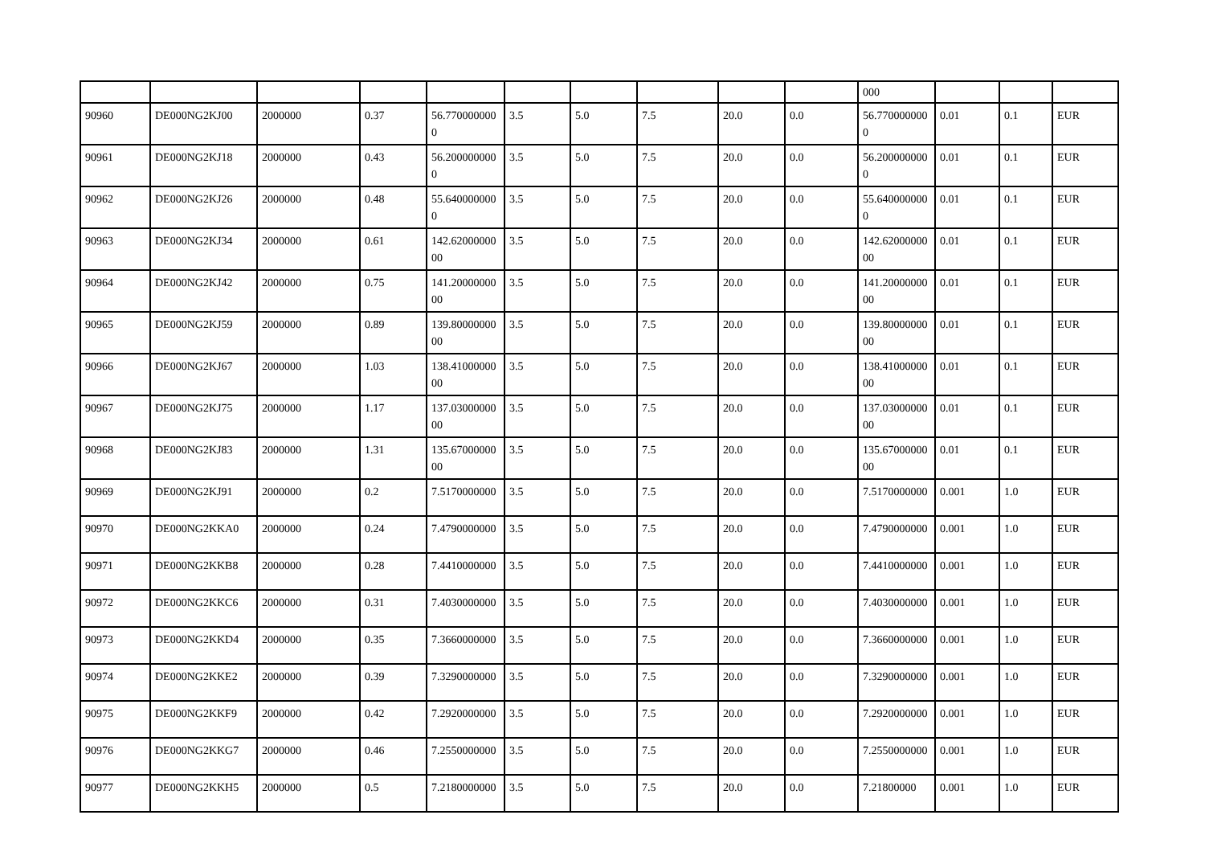| | | | | | | | | | | 000 | | | |
| 90960 | DE000NG2KJ00 | 2000000 | 0.37 | 56.7700000000 | 3.5 | 5.0 | 7.5 | 20.0 | 0.0 | 56.7700000000 | 0.01 | 0.1 | EUR |
| 90961 | DE000NG2KJ18 | 2000000 | 0.43 | 56.2000000000 | 3.5 | 5.0 | 7.5 | 20.0 | 0.0 | 56.2000000000 | 0.01 | 0.1 | EUR |
| 90962 | DE000NG2KJ26 | 2000000 | 0.48 | 55.6400000000 | 3.5 | 5.0 | 7.5 | 20.0 | 0.0 | 55.6400000000 | 0.01 | 0.1 | EUR |
| 90963 | DE000NG2KJ34 | 2000000 | 0.61 | 142.6200000000 | 3.5 | 5.0 | 7.5 | 20.0 | 0.0 | 142.6200000000 | 0.01 | 0.1 | EUR |
| 90964 | DE000NG2KJ42 | 2000000 | 0.75 | 141.2000000000 | 3.5 | 5.0 | 7.5 | 20.0 | 0.0 | 141.2000000000 | 0.01 | 0.1 | EUR |
| 90965 | DE000NG2KJ59 | 2000000 | 0.89 | 139.8000000000 | 3.5 | 5.0 | 7.5 | 20.0 | 0.0 | 139.8000000000 | 0.01 | 0.1 | EUR |
| 90966 | DE000NG2KJ67 | 2000000 | 1.03 | 138.4100000000 | 3.5 | 5.0 | 7.5 | 20.0 | 0.0 | 138.4100000000 | 0.01 | 0.1 | EUR |
| 90967 | DE000NG2KJ75 | 2000000 | 1.17 | 137.0300000000 | 3.5 | 5.0 | 7.5 | 20.0 | 0.0 | 137.0300000000 | 0.01 | 0.1 | EUR |
| 90968 | DE000NG2KJ83 | 2000000 | 1.31 | 135.6700000000 | 3.5 | 5.0 | 7.5 | 20.0 | 0.0 | 135.6700000000 | 0.01 | 0.1 | EUR |
| 90969 | DE000NG2KJ91 | 2000000 | 0.2 | 7.5170000000 | 3.5 | 5.0 | 7.5 | 20.0 | 0.0 | 7.5170000000 | 0.001 | 1.0 | EUR |
| 90970 | DE000NG2KKA0 | 2000000 | 0.24 | 7.4790000000 | 3.5 | 5.0 | 7.5 | 20.0 | 0.0 | 7.4790000000 | 0.001 | 1.0 | EUR |
| 90971 | DE000NG2KKB8 | 2000000 | 0.28 | 7.4410000000 | 3.5 | 5.0 | 7.5 | 20.0 | 0.0 | 7.4410000000 | 0.001 | 1.0 | EUR |
| 90972 | DE000NG2KKC6 | 2000000 | 0.31 | 7.4030000000 | 3.5 | 5.0 | 7.5 | 20.0 | 0.0 | 7.4030000000 | 0.001 | 1.0 | EUR |
| 90973 | DE000NG2KKD4 | 2000000 | 0.35 | 7.3660000000 | 3.5 | 5.0 | 7.5 | 20.0 | 0.0 | 7.3660000000 | 0.001 | 1.0 | EUR |
| 90974 | DE000NG2KKE2 | 2000000 | 0.39 | 7.3290000000 | 3.5 | 5.0 | 7.5 | 20.0 | 0.0 | 7.3290000000 | 0.001 | 1.0 | EUR |
| 90975 | DE000NG2KKF9 | 2000000 | 0.42 | 7.2920000000 | 3.5 | 5.0 | 7.5 | 20.0 | 0.0 | 7.2920000000 | 0.001 | 1.0 | EUR |
| 90976 | DE000NG2KKG7 | 2000000 | 0.46 | 7.2550000000 | 3.5 | 5.0 | 7.5 | 20.0 | 0.0 | 7.2550000000 | 0.001 | 1.0 | EUR |
| 90977 | DE000NG2KKH5 | 2000000 | 0.5 | 7.2180000000 | 3.5 | 5.0 | 7.5 | 20.0 | 0.0 | 7.21800000 | 0.001 | 1.0 | EUR |